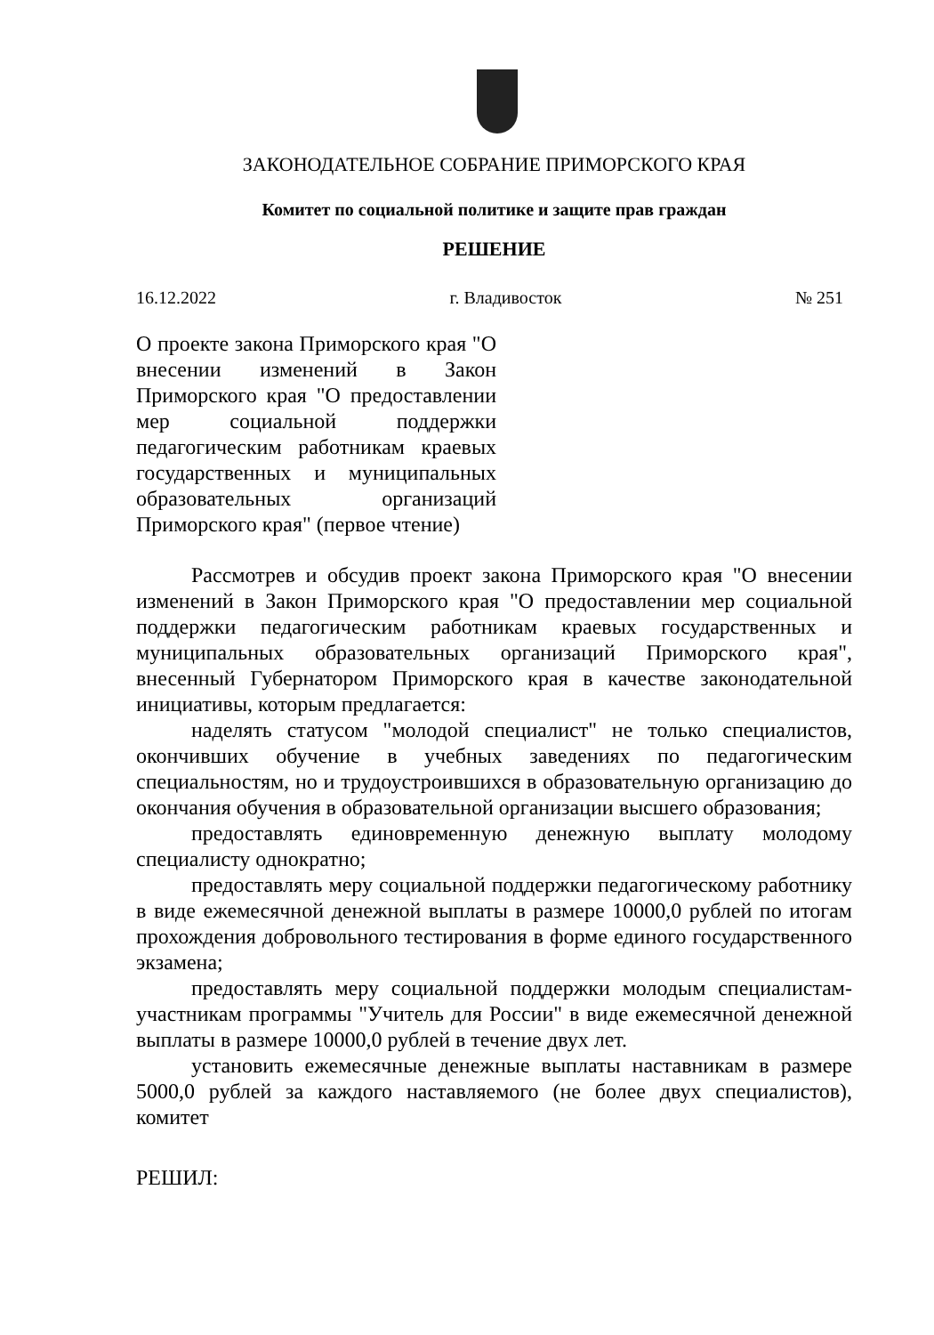ЗАКОНОДАТЕЛЬНОЕ СОБРАНИЕ ПРИМОРСКОГО КРАЯ
Комитет по социальной политике и защите прав граждан
РЕШЕНИЕ
16.12.2022 г. Владивосток № 251
О проекте закона Приморского края "О внесении изменений в Закон Приморского края "О предоставлении мер социальной поддержки педагогическим работникам краевых государственных и муниципальных образовательных организаций Приморского края" (первое чтение)
Рассмотрев и обсудив проект закона Приморского края "О внесении изменений в Закон Приморского края "О предоставлении мер социальной поддержки педагогическим работникам краевых государственных и муниципальных образовательных организаций Приморского края", внесенный Губернатором Приморского края в качестве законодательной инициативы, которым предлагается:
наделять статусом "молодой специалист" не только специалистов, окончивших обучение в учебных заведениях по педагогическим специальностям, но и трудоустроившихся в образовательную организацию до окончания обучения в образовательной организации высшего образования;
предоставлять единовременную денежную выплату молодому специалисту однократно;
предоставлять меру социальной поддержки педагогическому работнику в виде ежемесячной денежной выплаты в размере 10000,0 рублей по итогам прохождения добровольного тестирования в форме единого государственного экзамена;
предоставлять меру социальной поддержки молодым специалистам-участникам программы "Учитель для России" в виде ежемесячной денежной выплаты в размере 10000,0 рублей в течение двух лет.
установить ежемесячные денежные выплаты наставникам в размере 5000,0 рублей за каждого наставляемого (не более двух специалистов), комитет
РЕШИЛ: